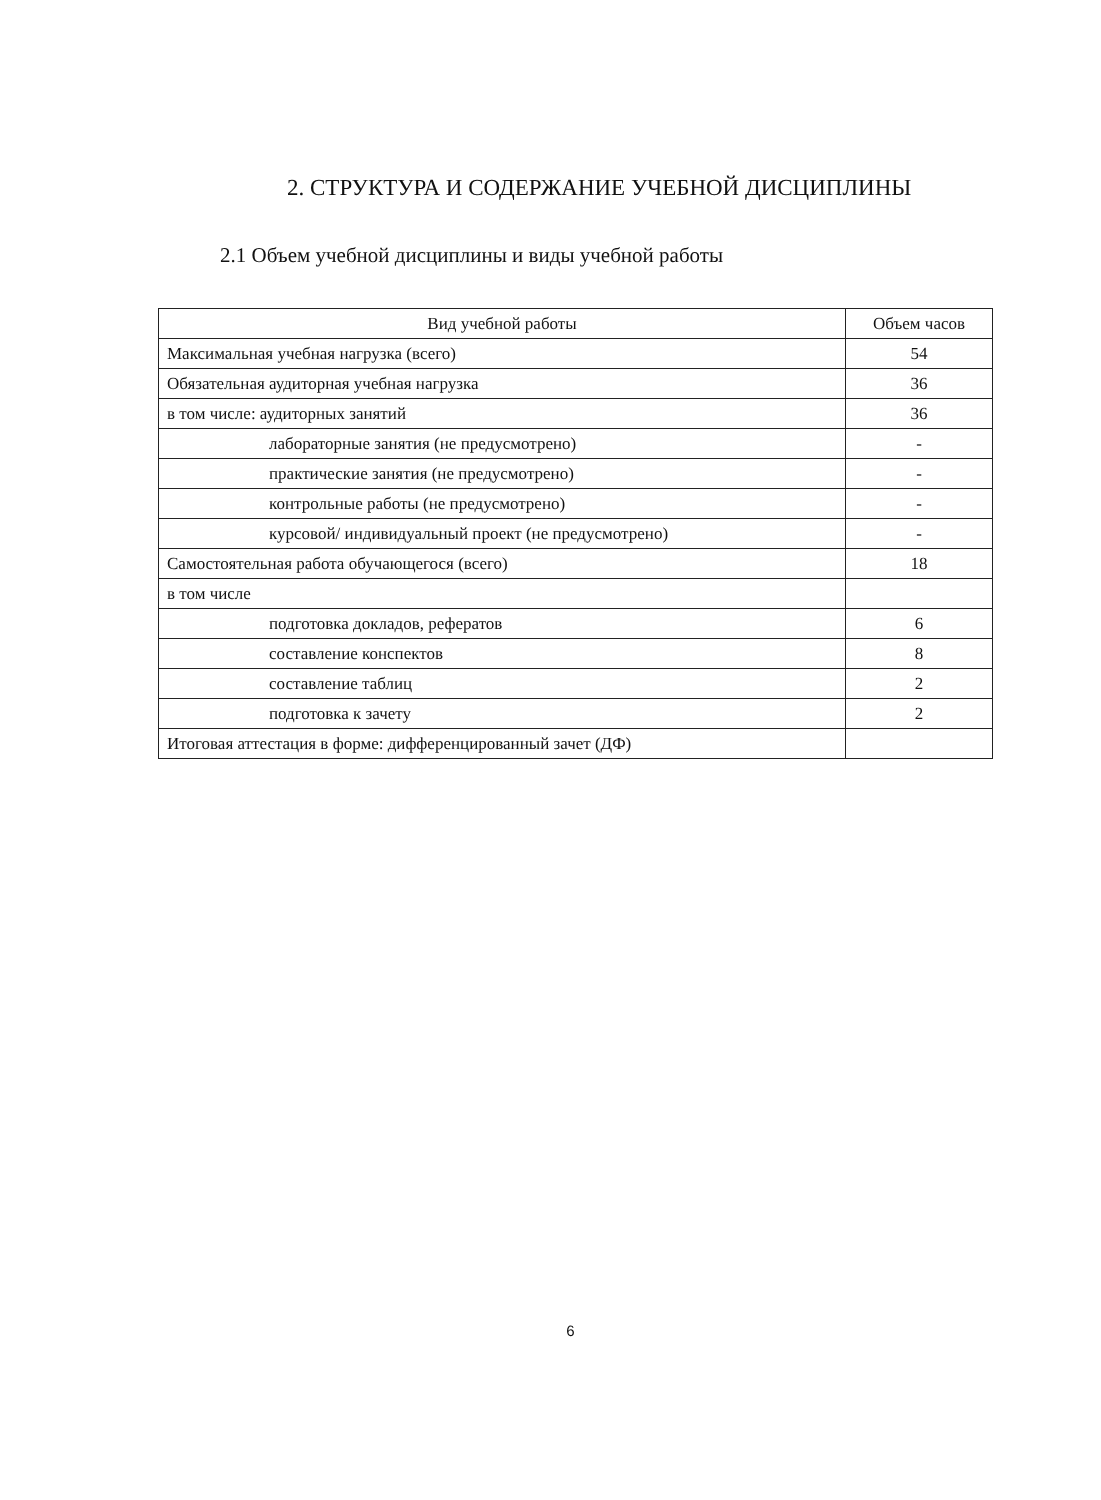2. СТРУКТУРА И СОДЕРЖАНИЕ УЧЕБНОЙ ДИСЦИПЛИНЫ
2.1 Объем учебной дисциплины и виды учебной работы
| Вид учебной работы | Объем часов |
| --- | --- |
| Максимальная учебная нагрузка (всего) | 54 |
| Обязательная аудиторная учебная нагрузка | 36 |
| в том числе: аудиторных занятий | 36 |
| лабораторные занятия (не предусмотрено) | - |
| практические занятия (не предусмотрено) | - |
| контрольные работы (не предусмотрено) | - |
| курсовой/ индивидуальный проект (не предусмотрено) | - |
| Самостоятельная работа обучающегося (всего) | 18 |
| в том числе | |
| подготовка докладов, рефератов | 6 |
| составление конспектов | 8 |
| составление таблиц | 2 |
| подготовка к зачету | 2 |
| Итоговая аттестация в форме: дифференцированный зачет (ДФ) | |
6